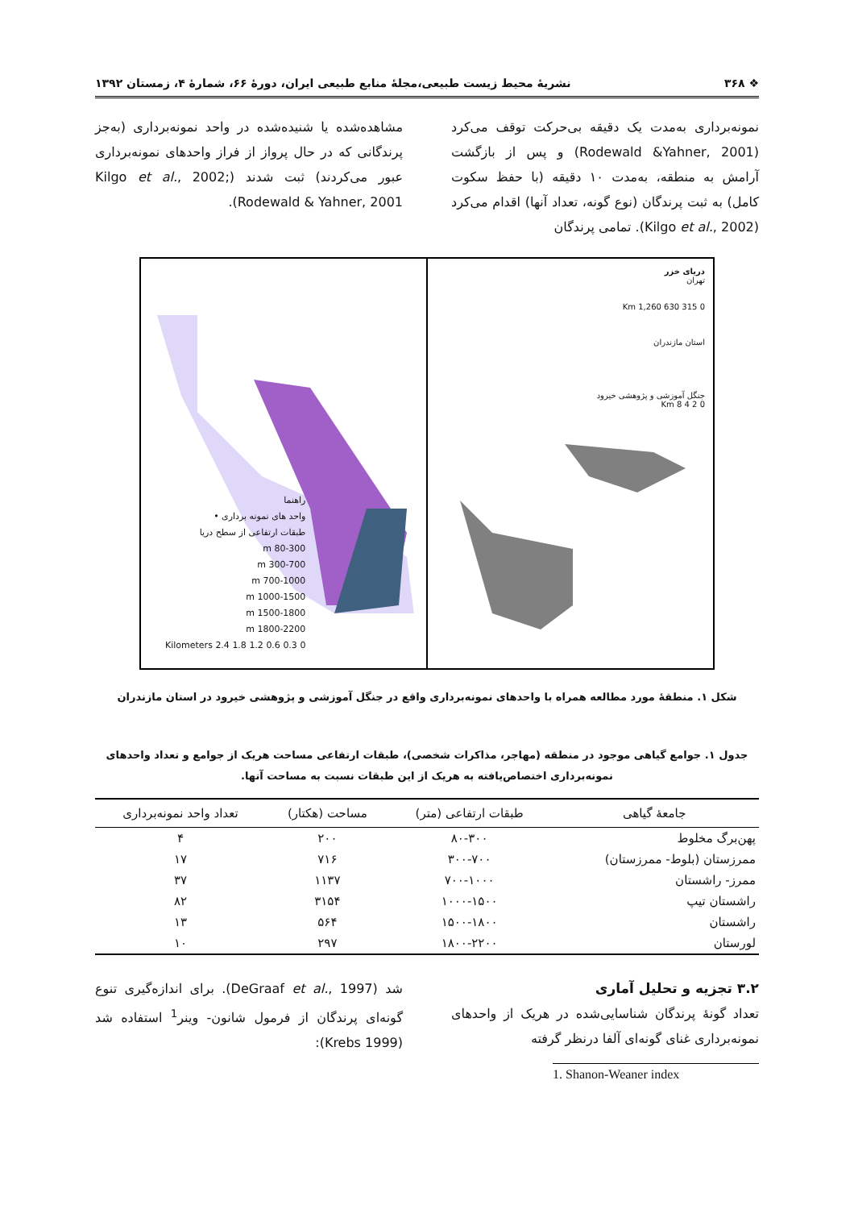❖ ۳۶۸ نشریهٔ محیط زیست طبیعی،مجلهٔ منابع طبیعی ایران، دورهٔ ۶۶، شمارهٔ ۴، زمستان ۱۳۹۲
نمونه‌برداری به‌مدت یک دقیقه بی‌حرکت توقف می‌کرد (Rodewald &Yahner, 2001) و پس از بازگشت آرامش به منطقه، به‌مدت ۱۰ دقیقه (با حفظ سکوت کامل) به ثبت پرندگان (نوع گونه، تعداد آنها) اقدام می‌کرد (Kilgo et al., 2002). تمامی پرندگان
مشاهده‌شده یا شنیده‌شده در واحد نمونه‌برداری (به‌جز پرندگانی که در حال پرواز از فراز واحدهای نمونه‌برداری عبور می‌کردند) ثبت شدند (Kilgo et al., 2002; Rodewald & Yahner, 2001).
دریای خزر
تهران
0 315 630 1,260 Km
استان مازندران
جنگل آموزشی و پژوهشی خیرود
0 2 4 8 Km
راهنما
واحد های نمونه برداری •
طبقات ارتفاعی از سطح دریا
80-300 m
300-700 m
700-1000 m
1000-1500 m
1500-1800 m
1800-2200 m
0 0.3 0.6 1.2 1.8 2.4 Kilometers
شکل ۱. منطقهٔ مورد مطالعه همراه با واحدهای نمونه‌برداری واقع در جنگل آموزشی و پژوهشی خیرود در استان مازندران
جدول ۱. جوامع گیاهی موجود در منطقه (مهاجر، مذاکرات شخصی)، طبقات ارتفاعی مساحت هریک از جوامع و تعداد واحدهای
نمونه‌برداری اختصاص‌یافته به هریک از این طبقات نسبت به مساحت آنها.
| جامعهٔ گیاهی | طبقات ارتفاعی (متر) | مساحت (هکتار) | تعداد واحد نمونه‌برداری |
| --- | --- | --- | --- |
| پهن‌برگ مخلوط | ۸۰-۳۰۰ | ۲۰۰ | ۴ |
| ممرزستان (بلوط- ممرزستان) | ۳۰۰-۷۰۰ | ۷۱۶ | ۱۷ |
| ممرز- راشستان | ۷۰۰-۱۰۰۰ | ۱۱۳۷ | ۳۷ |
| راشستان تیپ | ۱۰۰۰-۱۵۰۰ | ۳۱۵۴ | ۸۲ |
| راشستان | ۱۵۰۰-۱۸۰۰ | ۵۶۴ | ۱۳ |
| لورستان | ۱۸۰۰-۲۲۰۰ | ۲۹۷ | ۱۰ |
۳.۲ تجزیه و تحلیل آماری
تعداد گونهٔ پرندگان شناسایی‌شده در هریک از واحدهای نمونه‌برداری غنای گونه‌ای آلفا درنظر گرفته
شد (DeGraaf et al., 1997). برای اندازه‌گیری تنوع گونه‌ای پرندگان از فرمول شانون- وینر<sup>1</sup> استفاده شد (Krebs 1999):
1. Shanon-Weaner index